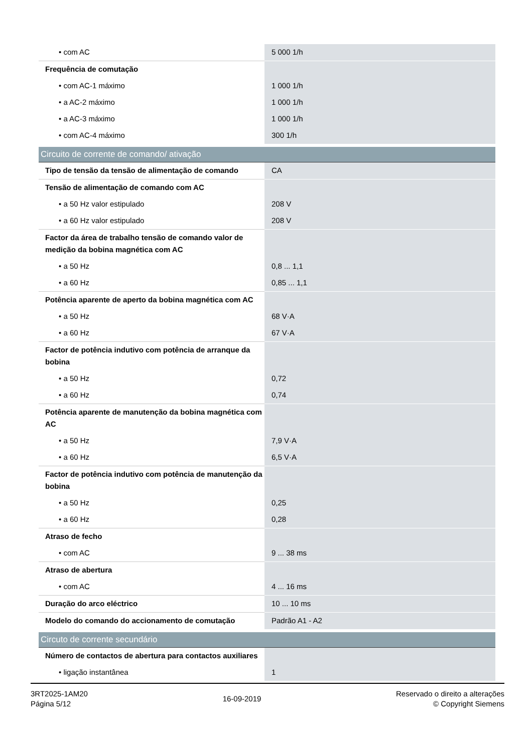| • com AC | 5 000 1/h |
| Frequência de comutação | |
| • com AC-1 máximo | 1 000 1/h |
| • a AC-2 máximo | 1 000 1/h |
| • a AC-3 máximo | 1 000 1/h |
| • com AC-4 máximo | 300 1/h |
| Circuito de corrente de comando/ ativação | |
| Tipo de tensão da tensão de alimentação de comando | CA |
| Tensão de alimentação de comando com AC | |
| • a 50 Hz valor estipulado | 208 V |
| • a 60 Hz valor estipulado | 208 V |
| Factor da área de trabalho tensão de comando valor de medição da bobina magnética com AC | |
| • a 50 Hz | 0,8 ... 1,1 |
| • a 60 Hz | 0,85 ... 1,1 |
| Potência aparente de aperto da bobina magnética com AC | |
| • a 50 Hz | 68 V·A |
| • a 60 Hz | 67 V·A |
| Factor de potência indutivo com potência de arranque da bobina | |
| • a 50 Hz | 0,72 |
| • a 60 Hz | 0,74 |
| Potência aparente de manutenção da bobina magnética com AC | |
| • a 50 Hz | 7,9 V·A |
| • a 60 Hz | 6,5 V·A |
| Factor de potência indutivo com potência de manutenção da bobina | |
| • a 50 Hz | 0,25 |
| • a 60 Hz | 0,28 |
| Atraso de fecho | |
| • com AC | 9 ... 38 ms |
| Atraso de abertura | |
| • com AC | 4 ... 16 ms |
| Duração do arco eléctrico | 10 ... 10 ms |
| Modelo do comando do accionamento de comutação | Padrão A1 - A2 |
| Circuto de corrente secundário | |
| Número de contactos de abertura para contactos auxiliares | |
| • ligação instantânea | 1 |
3RT2025-1AM20
Página 5/12
16-09-2019
Reservado o direito a alterações
© Copyright Siemens